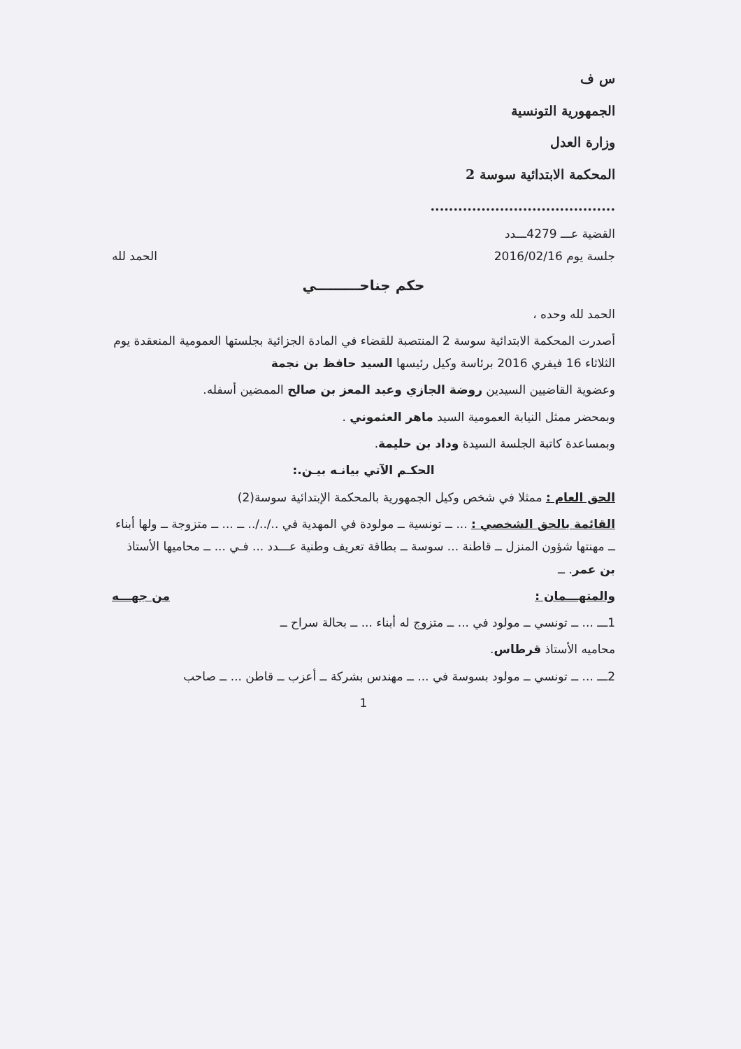س ف
الجمهورية التونسية
وزارة العدل
المحكمة الابتدائية سوسة 2
........................................
القضية عـــ 4279ـــدد
جلسة يوم 2016/02/16 الحمد لله
حكم جناحـــــــــي
الحمد لله وحده ،
أصدرت المحكمة الابتدائية سوسة 2 المنتصبة للقضاء في المادة الجزائية بجلستها العمومية المنعقدة يوم الثلاثاء 16 فيفري 2016 برئاسة وكيل رئيسها السيد حافظ بن نجمة
وعضوية القاضيين السيدين روضة الجازي وعبد المعز بن صالح الممضين أسفله.
وبمحضر ممثل النيابة العمومية السيد ماهر العثموني .
وبمساعدة كاتبة الجلسة السيدة وداد بن حليمة.
الحكـم الآتي بيانـه بيـن.:
الحق العام : ممثلا في شخص وكيل الجمهورية بالمحكمة الإبتدائية سوسة(2)
القائمة بالحق الشخصي : ... ــ تونسية ــ مولودة في المهدية في ../../.. ــ ... ــ متزوجة ــ ولها أبناء ــ مهنتها شؤون المنزل ــ قاطنة ... سوسة ــ بطاقة تعريف وطنية عـــدد ... فـي ... ــ محاميها الأستاذ بن عمر. ــ
والمتهـــمان : من جهـــه
1ـــ ... ــ تونسي ــ مولود في ... ــ متزوج له أبناء ... ــ بحالة سراح ــ
محاميه الأستاذ قرطاس.
2ـــ ... ــ تونسي ــ مولود بسوسة في ... ــ مهندس بشركة ــ أعزب ــ قاطن ... ــ صاحب
1